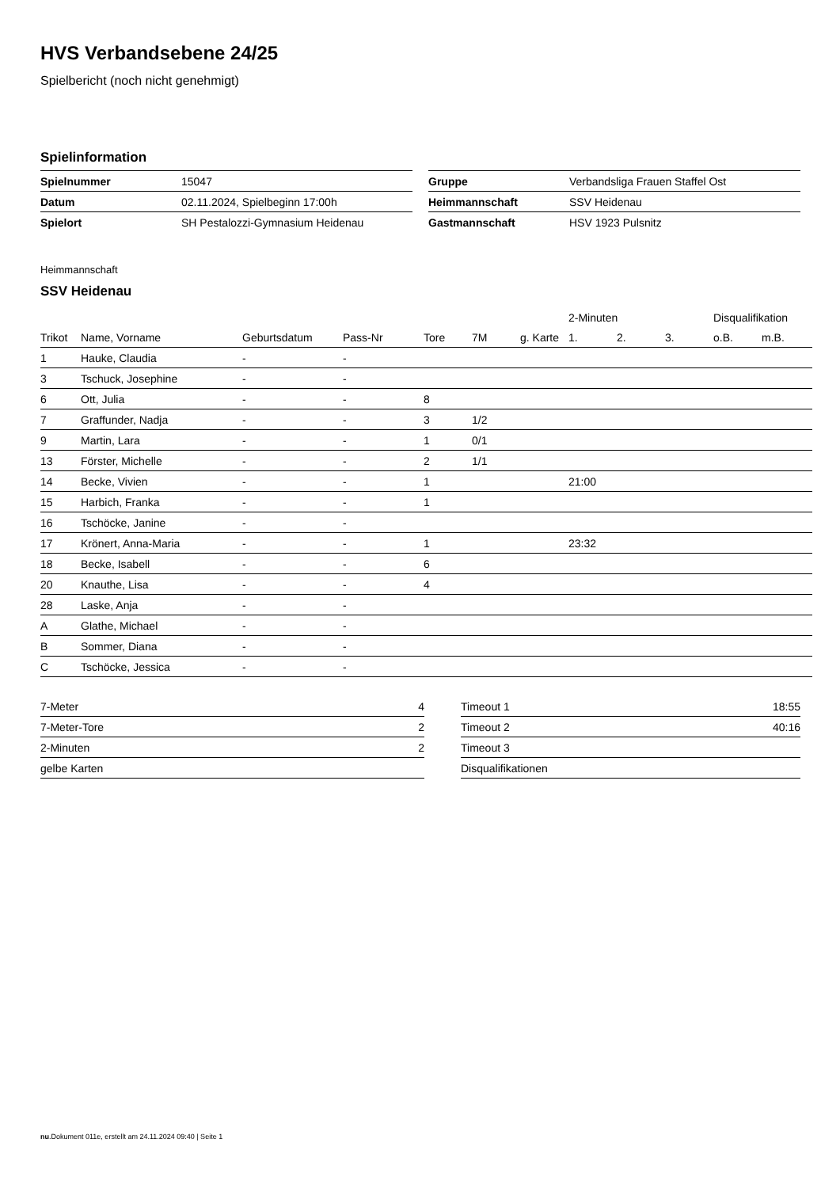HVS Verbandsebene 24/25
Spielbericht (noch nicht genehmigt)
Spielinformation
| Spielnummer | 15047 |
| Datum | 02.11.2024, Spielbeginn 17:00h |
| Spielort | SH Pestalozzi-Gymnasium Heidenau |
| Gruppe | Verbandsliga Frauen Staffel Ost |
| Heimmannschaft | SSV Heidenau |
| Gastmannschaft | HSV 1923 Pulsnitz |
Heimmannschaft
SSV Heidenau
| | | | | | | | 2-Minuten | | | Disqualifikation | |
| --- | --- | --- | --- | --- | --- | --- | --- | --- | --- | --- | --- |
| Trikot | Name, Vorname | Geburtsdatum | Pass-Nr | Tore | 7M | g. Karte | 1. | 2. | 3. | o.B. | m.B. |
| 1 | Hauke, Claudia | - | - | | | | | | | | |
| 3 | Tschuck, Josephine | - | - | | | | | | | | |
| 6 | Ott, Julia | - | - | 8 | | | | | | | |
| 7 | Graffunder, Nadja | - | - | 3 | 1/2 | | | | | | |
| 9 | Martin, Lara | - | - | 1 | 0/1 | | | | | | |
| 13 | Förster, Michelle | - | - | 2 | 1/1 | | | | | | |
| 14 | Becke, Vivien | - | - | 1 | | | 21:00 | | | | |
| 15 | Harbich, Franka | - | - | 1 | | | | | | | |
| 16 | Tschöcke, Janine | - | - | | | | | | | | |
| 17 | Krönert, Anna-Maria | - | - | 1 | | | 23:32 | | | | |
| 18 | Becke, Isabell | - | - | 6 | | | | | | | |
| 20 | Knauthe, Lisa | - | - | 4 | | | | | | | |
| 28 | Laske, Anja | - | - | | | | | | | | |
| A | Glathe, Michael | - | - | | | | | | | | |
| B | Sommer, Diana | - | - | | | | | | | | |
| C | Tschöcke, Jessica | - | - | | | | | | | | |
| 7-Meter | 4 |
| 7-Meter-Tore | 2 |
| 2-Minuten | 2 |
| gelbe Karten | |
| Timeout 1 | 18:55 |
| Timeout 2 | 40:16 |
| Timeout 3 | |
| Disqualifikationen | |
nu.Dokument 011e, erstellt am 24.11.2024 09:40 | Seite 1